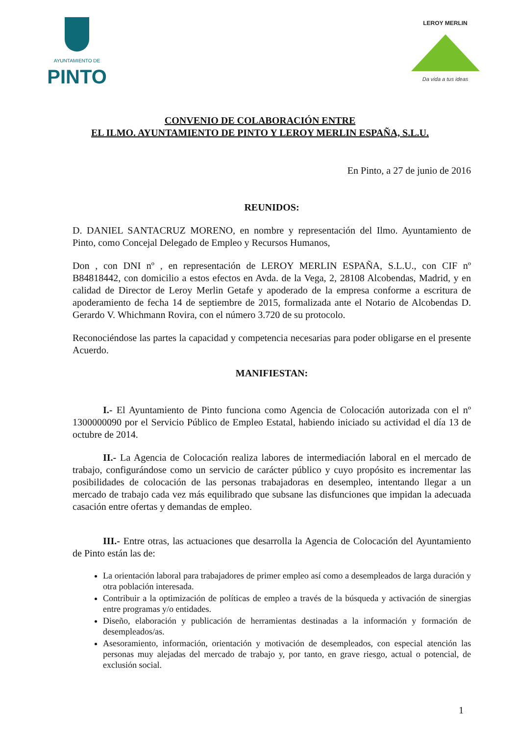AYUNTAMIENTO DE
PINTO
LEROY MERLIN
Da vida a tus ideas
CONVENIO DE COLABORACIÓN ENTRE
EL ILMO. AYUNTAMIENTO DE PINTO Y LEROY MERLIN ESPAÑA, S.L.U.
En Pinto, a 27 de junio de 2016
REUNIDOS:
D. DANIEL SANTACRUZ MORENO, en nombre y representación del Ilmo. Ayuntamiento de Pinto, como Concejal Delegado de Empleo y Recursos Humanos,
Don , con DNI nº , en representación de LEROY MERLIN ESPAÑA, S.L.U., con CIF nº B84818442, con domicilio a estos efectos en Avda. de la Vega, 2, 28108 Alcobendas, Madrid, y en calidad de Director de Leroy Merlin Getafe y apoderado de la empresa conforme a escritura de apoderamiento de fecha 14 de septiembre de 2015, formalizada ante el Notario de Alcobendas D. Gerardo V. Whichmann Rovira, con el número 3.720 de su protocolo.
Reconociéndose las partes la capacidad y competencia necesarias para poder obligarse en el presente Acuerdo.
MANIFIESTAN:
I.- El Ayuntamiento de Pinto funciona como Agencia de Colocación autorizada con el nº 1300000090 por el Servicio Público de Empleo Estatal, habiendo iniciado su actividad el día 13 de octubre de 2014.
II.- La Agencia de Colocación realiza labores de intermediación laboral en el mercado de trabajo, configurándose como un servicio de carácter público y cuyo propósito es incrementar las posibilidades de colocación de las personas trabajadoras en desempleo, intentando llegar a un mercado de trabajo cada vez más equilibrado que subsane las disfunciones que impidan la adecuada casación entre ofertas y demandas de empleo.
III.- Entre otras, las actuaciones que desarrolla la Agencia de Colocación del Ayuntamiento de Pinto están las de:
La orientación laboral para trabajadores de primer empleo así como a desempleados de larga duración y otra población interesada.
Contribuir a la optimización de políticas de empleo a través de la búsqueda y activación de sinergias entre programas y/o entidades.
Diseño, elaboración y publicación de herramientas destinadas a la información y formación de desempleados/as.
Asesoramiento, información, orientación y motivación de desempleados, con especial atención las personas muy alejadas del mercado de trabajo y, por tanto, en grave riesgo, actual o potencial, de exclusión social.
1